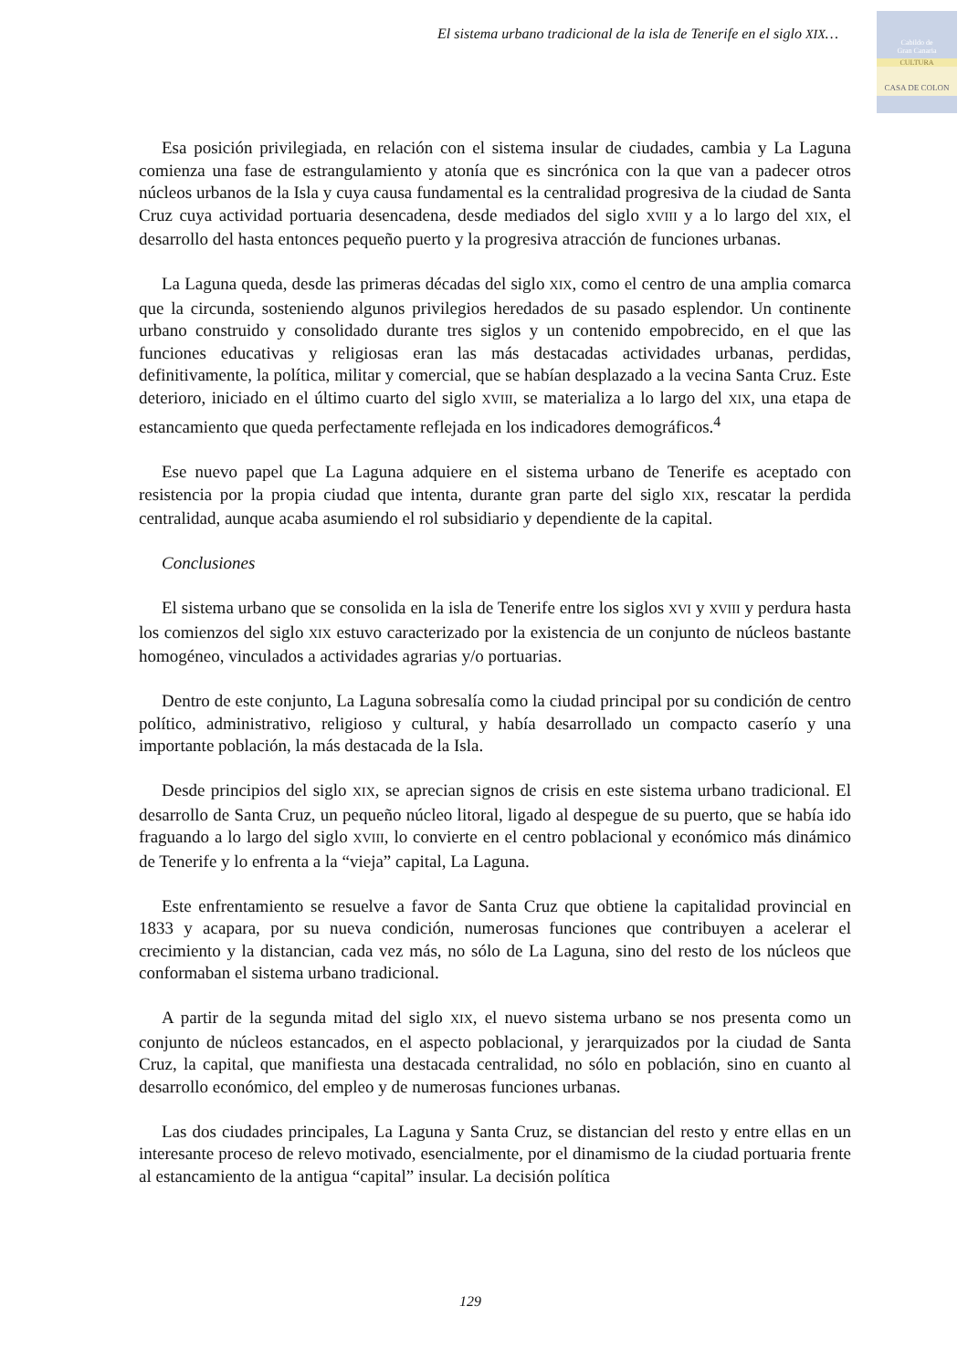El sistema urbano tradicional de la isla de Tenerife en el siglo XIX…
Cabildo de
Gran Canaria
CULTURA
CASA DE COLON
Esa posición privilegiada, en relación con el sistema insular de ciudades, cambia y La Laguna comienza una fase de estrangulamiento y atonía que es sincrónica con la que van a padecer otros núcleos urbanos de la Isla y cuya causa fundamental es la centralidad progresiva de la ciudad de Santa Cruz cuya actividad portuaria desencadena, desde mediados del siglo XVIII y a lo largo del XIX, el desarrollo del hasta entonces pequeño puerto y la progresiva atracción de funciones urbanas.
La Laguna queda, desde las primeras décadas del siglo XIX, como el centro de una amplia comarca que la circunda, sosteniendo algunos privilegios heredados de su pasado esplendor. Un continente urbano construido y consolidado durante tres siglos y un contenido empobrecido, en el que las funciones educativas y religiosas eran las más destacadas actividades urbanas, perdidas, definitivamente, la política, militar y comercial, que se habían desplazado a la vecina Santa Cruz. Este deterioro, iniciado en el último cuarto del siglo XVIII, se materializa a lo largo del XIX, una etapa de estancamiento que queda perfectamente reflejada en los indicadores demográficos.<sup>4</sup>
Ese nuevo papel que La Laguna adquiere en el sistema urbano de Tenerife es aceptado con resistencia por la propia ciudad que intenta, durante gran parte del siglo XIX, rescatar la perdida centralidad, aunque acaba asumiendo el rol subsidiario y dependiente de la capital.
Conclusiones
El sistema urbano que se consolida en la isla de Tenerife entre los siglos XVI y XVIII y perdura hasta los comienzos del siglo XIX estuvo caracterizado por la existencia de un conjunto de núcleos bastante homogéneo, vinculados a actividades agrarias y/o portuarias.
Dentro de este conjunto, La Laguna sobresalía como la ciudad principal por su condición de centro político, administrativo, religioso y cultural, y había desarrollado un compacto caserío y una importante población, la más destacada de la Isla.
Desde principios del siglo XIX, se aprecian signos de crisis en este sistema urbano tradicional. El desarrollo de Santa Cruz, un pequeño núcleo litoral, ligado al despegue de su puerto, que se había ido fraguando a lo largo del siglo XVIII, lo convierte en el centro poblacional y económico más dinámico de Tenerife y lo enfrenta a la “vieja” capital, La Laguna.
Este enfrentamiento se resuelve a favor de Santa Cruz que obtiene la capitalidad provincial en 1833 y acapara, por su nueva condición, numerosas funciones que contribuyen a acelerar el crecimiento y la distancian, cada vez más, no sólo de La Laguna, sino del resto de los núcleos que conformaban el sistema urbano tradicional.
A partir de la segunda mitad del siglo XIX, el nuevo sistema urbano se nos presenta como un conjunto de núcleos estancados, en el aspecto poblacional, y jerarquizados por la ciudad de Santa Cruz, la capital, que manifiesta una destacada centralidad, no sólo en población, sino en cuanto al desarrollo económico, del empleo y de numerosas funciones urbanas.
Las dos ciudades principales, La Laguna y Santa Cruz, se distancian del resto y entre ellas en un interesante proceso de relevo motivado, esencialmente, por el dinamismo de la ciudad portuaria frente al estancamiento de la antigua “capital” insular. La decisión política
129